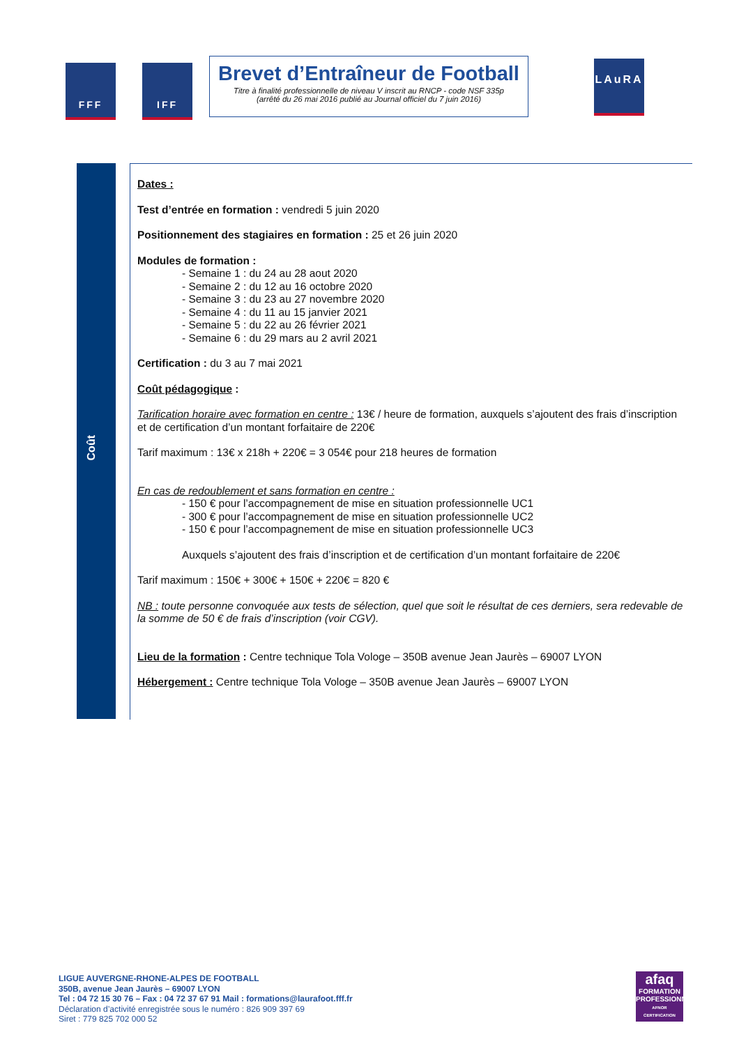FFF IFF
Brevet d’Entraîneur de Football
Titre à finalité professionnelle de niveau V inscrit au RNCP - code NSF 335p
(arrêté du 26 mai 2016 publié au Journal officiel du 7 juin 2016)
LAuRA
Coût
Dates :
Test d’entrée en formation : vendredi 5 juin 2020
Positionnement des stagiaires en formation : 25 et 26 juin 2020
Modules de formation :
- Semaine 1 : du 24 au 28 aout 2020
- Semaine 2 : du 12 au 16 octobre 2020
- Semaine 3 : du 23 au 27 novembre 2020
- Semaine 4 : du 11 au 15 janvier 2021
- Semaine 5 : du 22 au 26 février 2021
- Semaine 6 : du 29 mars au 2 avril 2021
Certification : du 3 au 7 mai 2021
Coût pédagogique :
Tarification horaire avec formation en centre : 13€ / heure de formation, auxquels s’ajoutent des frais d’inscription et de certification d’un montant forfaitaire de 220€
Tarif maximum : 13€ x 218h + 220€ = 3 054€ pour 218 heures de formation
En cas de redoublement et sans formation en centre :
- 150 € pour l’accompagnement de mise en situation professionnelle UC1
- 300 € pour l’accompagnement de mise en situation professionnelle UC2
- 150 € pour l’accompagnement de mise en situation professionnelle UC3
Auxquels s’ajoutent des frais d’inscription et de certification d’un montant forfaitaire de 220€
Tarif maximum : 150€ + 300€ + 150€ + 220€ = 820 €
NB : toute personne convoquée aux tests de sélection, quel que soit le résultat de ces derniers, sera redevable de la somme de 50 € de frais d’inscription (voir CGV).
Lieu de la formation : Centre technique Tola Vologe – 350B avenue Jean Jaurès – 69007 LYON
Hébergement : Centre technique Tola Vologe – 350B avenue Jean Jaurès – 69007 LYON
LIGUE AUVERGNE-RHONE-ALPES DE FOOTBALL
350B, avenue Jean Jaurès – 69007 LYON
Tel : 04 72 15 30 76 – Fax : 04 72 37 67 91 Mail : formations@laurafoot.fff.fr
Déclaration d’activité enregistrée sous le numéro : 826 909 397 69
Siret : 779 825 702 000 52
afaq
FORMATION PROFESSIONNELLE
AFNOR CERTIFICATION